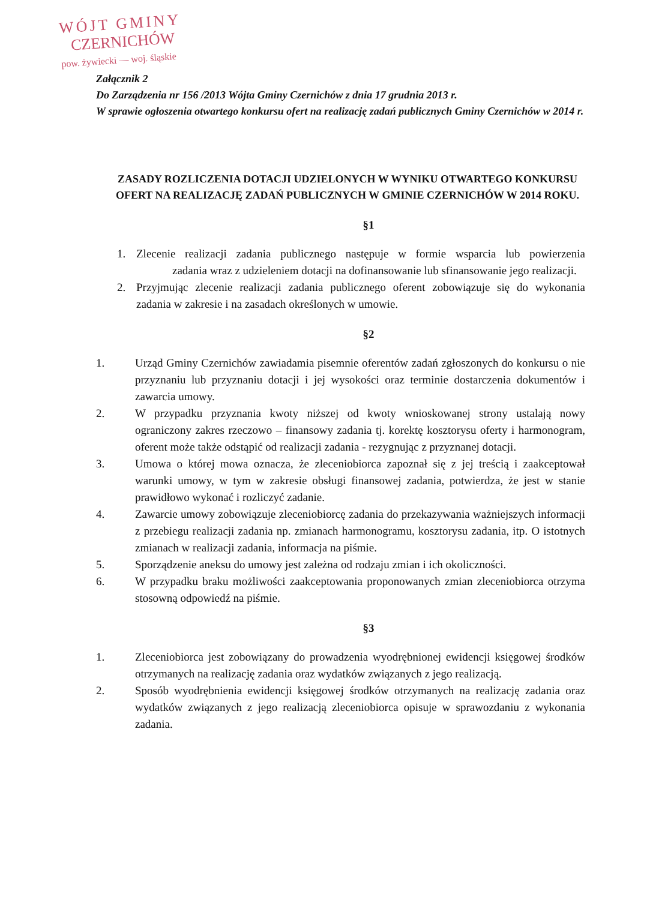WÓJT GMINY
CZERNICHÓW
pow. żywiecki — woj. śląskie
Załącznik 2
Do Zarządzenia nr 156 /2013 Wójta Gminy Czernichów z dnia 17 grudnia 2013 r.
W sprawie ogłoszenia otwartego konkursu ofert na realizację zadań publicznych Gminy Czernichów w 2014 r.
ZASADY ROZLICZENIA DOTACJI UDZIELONYCH W WYNIKU OTWARTEGO KONKURSU OFERT NA REALIZACJĘ ZADAŃ PUBLICZNYCH W GMINIE CZERNICHÓW W 2014 ROKU.
§1
1. Zlecenie realizacji zadania publicznego następuje w formie wsparcia lub powierzenia zadania wraz z udzieleniem dotacji na dofinansowanie lub sfinansowanie jego realizacji.
2. Przyjmując zlecenie realizacji zadania publicznego oferent zobowiązuje się do wykonania zadania w zakresie i na zasadach określonych w umowie.
§2
1. Urząd Gminy Czernichów zawiadamia pisemnie oferentów zadań zgłoszonych do konkursu o nie przyznaniu lub przyznaniu dotacji i jej wysokości oraz terminie dostarczenia dokumentów i zawarcia umowy.
2. W przypadku przyznania kwoty niższej od kwoty wnioskowanej strony ustalają nowy ograniczony zakres rzeczowo – finansowy zadania tj. korektę kosztorysu oferty i harmonogram, oferent może także odstąpić od realizacji zadania - rezygnując z przyznanej dotacji.
3. Umowa o której mowa oznacza, że zleceniobiorca zapoznał się z jej treścią i zaakceptował warunki umowy, w tym w zakresie obsługi finansowej zadania, potwierdza, że jest w stanie prawidłowo wykonać i rozliczyć zadanie.
4. Zawarcie umowy zobowiązuje zleceniobiorcę zadania do przekazywania ważniejszych informacji z przebiegu realizacji zadania np. zmianach harmonogramu, kosztorysu zadania, itp. O istotnych zmianach w realizacji zadania, informacja na piśmie.
5. Sporządzenie aneksu do umowy jest zależna od rodzaju zmian i ich okoliczności.
6. W przypadku braku możliwości zaakceptowania proponowanych zmian zleceniobiorca otrzyma stosowną odpowiedź na piśmie.
§3
1. Zleceniobiorca jest zobowiązany do prowadzenia wyodrębnionej ewidencji księgowej środków otrzymanych na realizację zadania oraz wydatków związanych z jego realizacją.
2. Sposób wyodrębnienia ewidencji księgowej środków otrzymanych na realizację zadania oraz wydatków związanych z jego realizacją zleceniobiorca opisuje w sprawozdaniu z wykonania zadania.